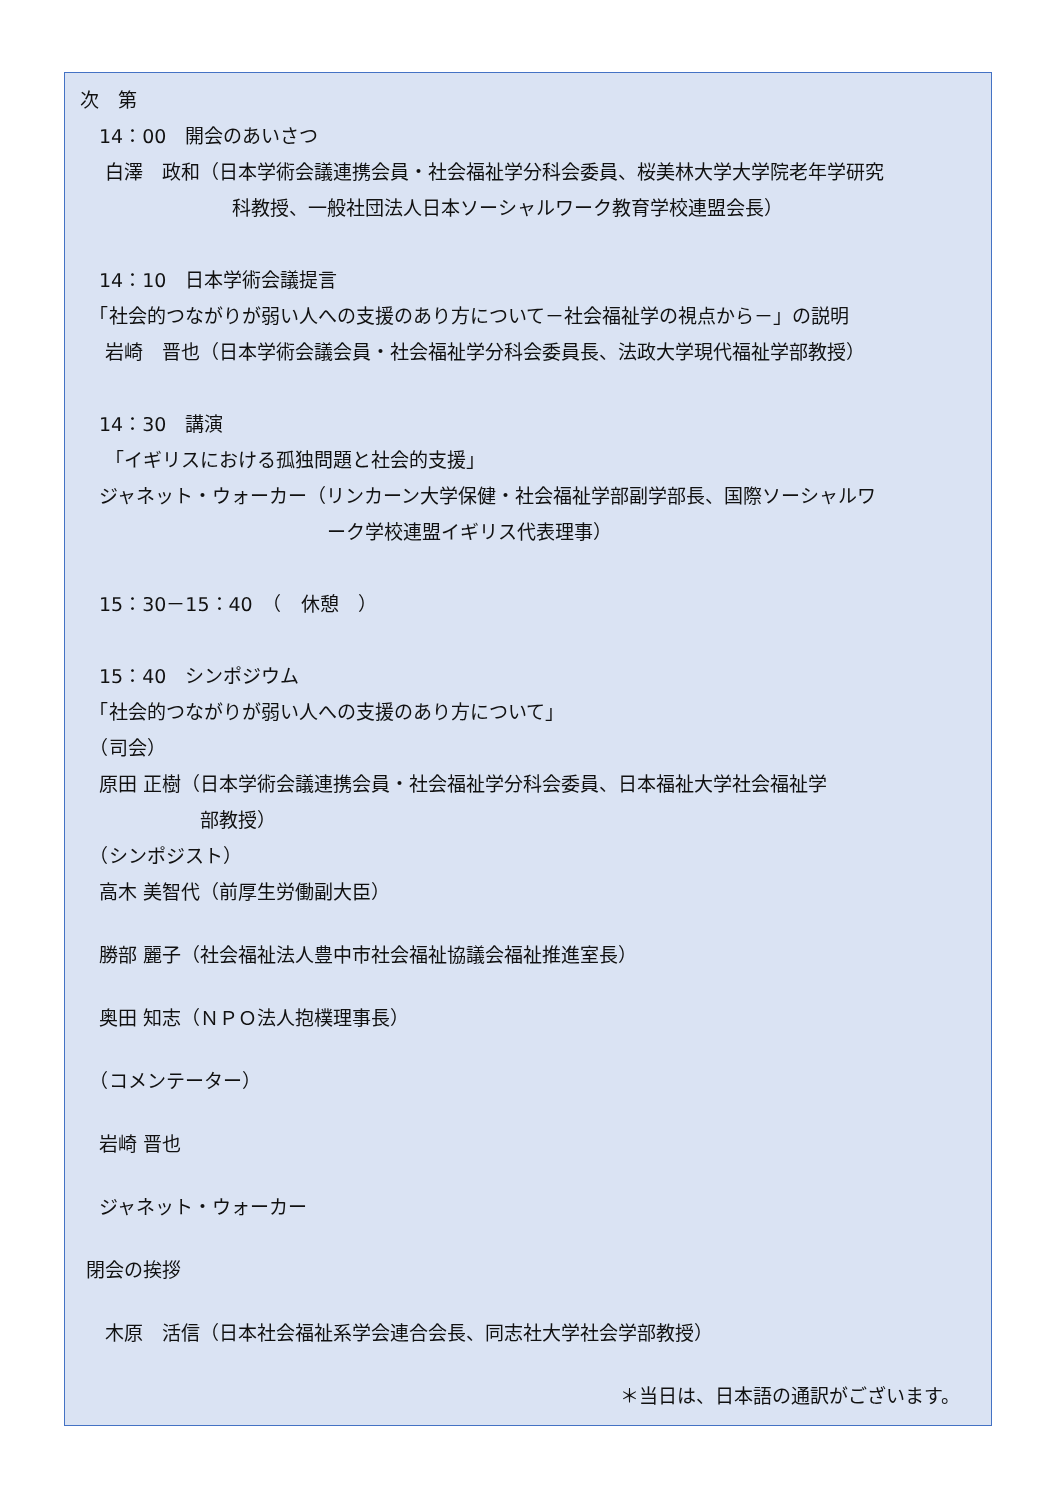次　第
　14：00　開会のあいさつ
　 白澤　政和（日本学術会議連携会員・社会福祉学分科会委員、桜美林大学大学院老年学研究
　　　　　　　　科教授、一般社団法人日本ソーシャルワーク教育学校連盟会長）
　14：10　日本学術会議提言
　「社会的つながりが弱い人への支援のあり方について－社会福祉学の視点から－」の説明
　 岩崎　晋也（日本学術会議会員・社会福祉学分科会委員長、法政大学現代福祉学部教授）
　14：30　講演
　 「イギリスにおける孤独問題と社会的支援」
　ジャネット・ウォーカー（リンカーン大学保健・社会福祉学部副学部長、国際ソーシャルワ
　　　　　　　　　　　　　ーク学校連盟イギリス代表理事）
　15：30－15：40　（　休憩　）
　15：40　シンポジウム
　「社会的つながりが弱い人への支援のあり方について」
　（司会）
　原田 正樹（日本学術会議連携会員・社会福祉学分科会委員、日本福祉大学社会福祉学
　　　　　　 部教授）
　（シンポジスト）
　高木 美智代（前厚生労働副大臣）
　勝部 麗子（社会福祉法人豊中市社会福祉協議会福祉推進室長）
　奥田 知志（ＮＰＯ法人抱樸理事長）
　（コメンテーター）
　岩崎 晋也
　ジャネット・ウォーカー
閉会の挨拶
　 木原　活信（日本社会福祉系学会連合会長、同志社大学社会学部教授）
＊当日は、日本語の通訳がございます。